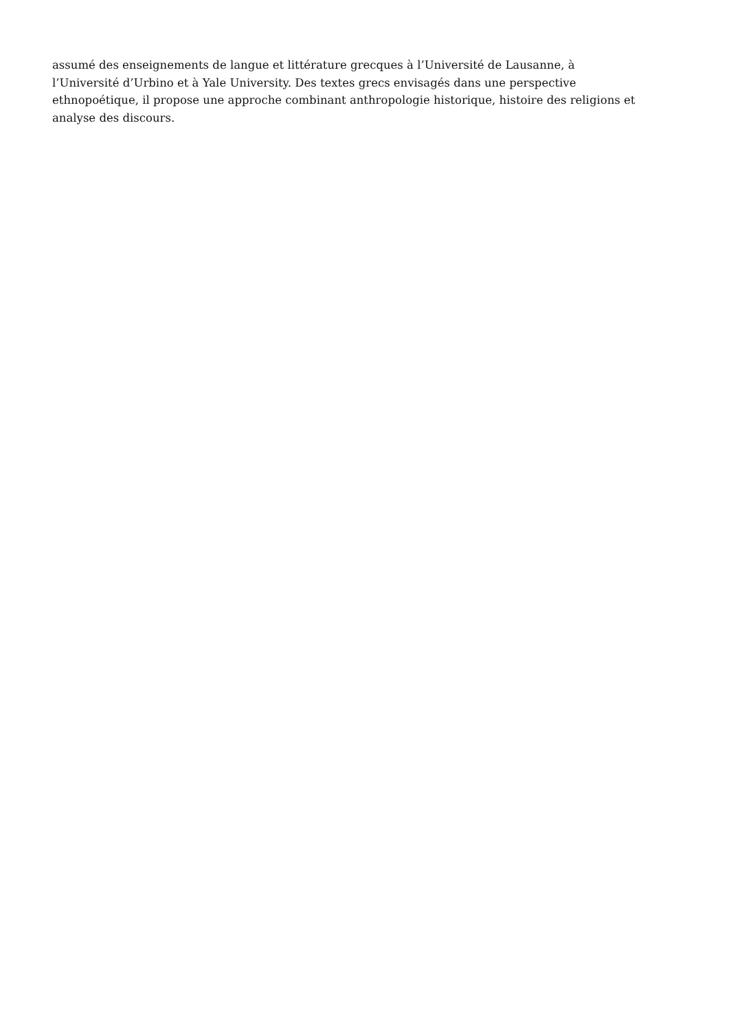assumé des enseignements de langue et littérature grecques à l’Université de Lausanne, à
l’Université d’Urbino et à Yale University. Des textes grecs envisagés dans une perspective
ethnopoétique, il propose une approche combinant anthropologie historique, histoire des religions et
analyse des discours.